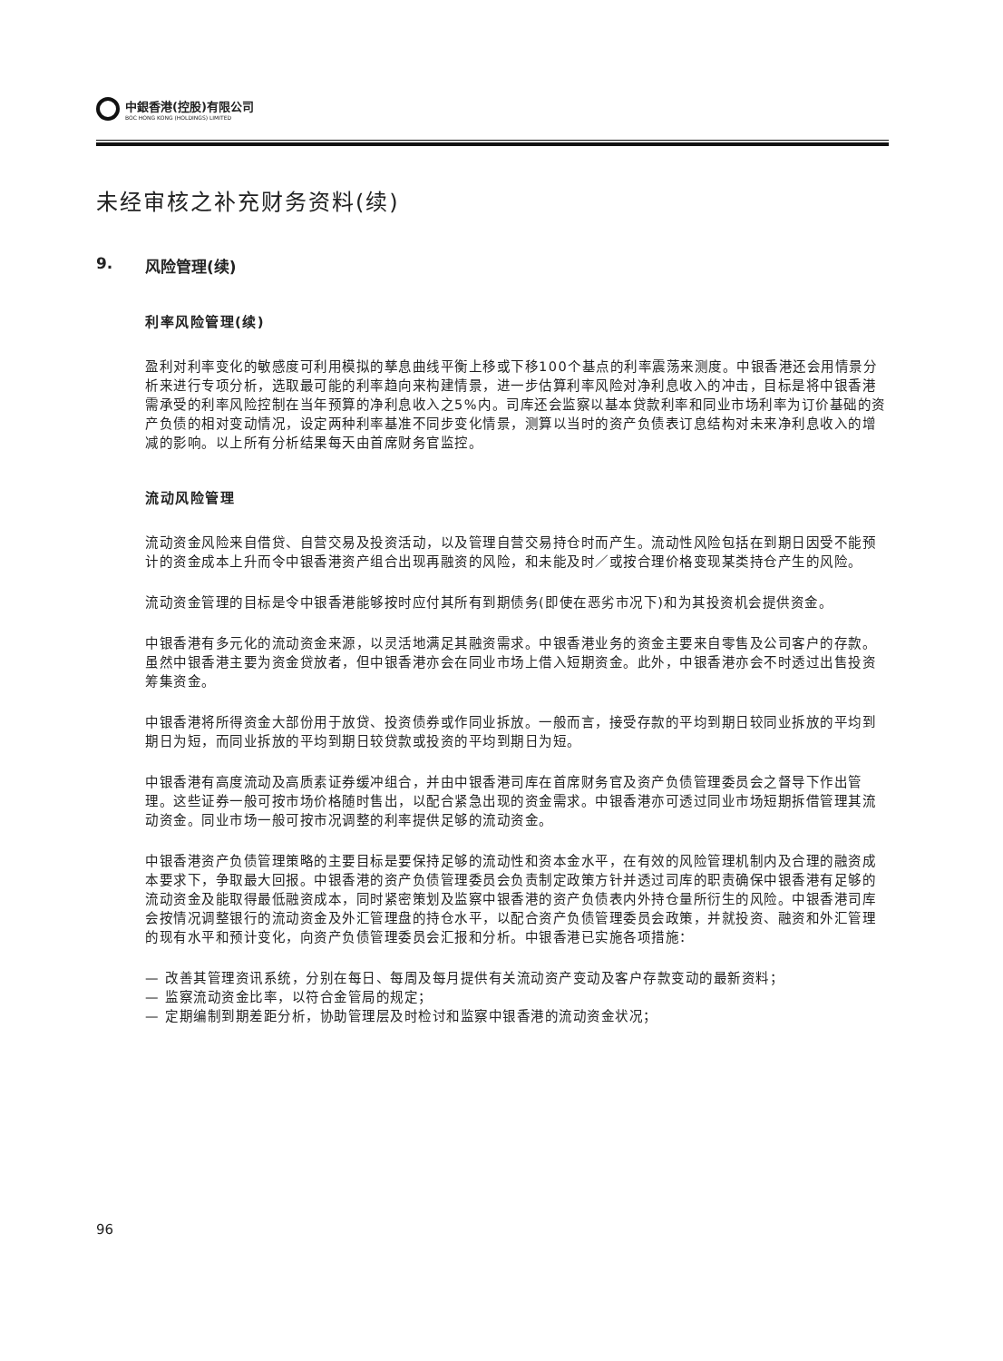中銀香港(控股)有限公司
BOC HONG KONG (HOLDINGS) LIMITED
未经审核之补充财务资料(续)
9. 风险管理(续)
利率风险管理(续)
盈利对利率变化的敏感度可利用模拟的孳息曲线平衡上移或下移100个基点的利率震荡来测度。中银香港还会用情景分析来进行专项分析，选取最可能的利率趋向来构建情景，进一步估算利率风险对净利息收入的冲击，目标是将中银香港需承受的利率风险控制在当年预算的净利息收入之5%内。司库还会监察以基本贷款利率和同业市场利率为订价基础的资产负债的相对变动情况，设定两种利率基准不同步变化情景，测算以当时的资产负债表订息结构对未来净利息收入的增减的影响。以上所有分析结果每天由首席财务官监控。
流动风险管理
流动资金风险来自借贷、自营交易及投资活动，以及管理自营交易持仓时而产生。流动性风险包括在到期日因受不能预计的资金成本上升而令中银香港资产组合出现再融资的风险，和未能及时／或按合理价格变现某类持仓产生的风险。
流动资金管理的目标是令中银香港能够按时应付其所有到期债务(即使在恶劣市况下)和为其投资机会提供资金。
中银香港有多元化的流动资金来源，以灵活地满足其融资需求。中银香港业务的资金主要来自零售及公司客户的存款。虽然中银香港主要为资金贷放者，但中银香港亦会在同业市场上借入短期资金。此外，中银香港亦会不时透过出售投资筹集资金。
中银香港将所得资金大部份用于放贷、投资债券或作同业拆放。一般而言，接受存款的平均到期日较同业拆放的平均到期日为短，而同业拆放的平均到期日较贷款或投资的平均到期日为短。
中银香港有高度流动及高质素证券缓冲组合，并由中银香港司库在首席财务官及资产负债管理委员会之督导下作出管理。这些证券一般可按市场价格随时售出，以配合紧急出现的资金需求。中银香港亦可透过同业市场短期拆借管理其流动资金。同业市场一般可按市况调整的利率提供足够的流动资金。
中银香港资产负债管理策略的主要目标是要保持足够的流动性和资本金水平，在有效的风险管理机制内及合理的融资成本要求下，争取最大回报。中银香港的资产负债管理委员会负责制定政策方针并透过司库的职责确保中银香港有足够的流动资金及能取得最低融资成本，同时紧密策划及监察中银香港的资产负债表内外持仓量所衍生的风险。中银香港司库会按情况调整银行的流动资金及外汇管理盘的持仓水平，以配合资产负债管理委员会政策，并就投资、融资和外汇管理的现有水平和预计变化，向资产负债管理委员会汇报和分析。中银香港已实施各项措施：
— 改善其管理资讯系统，分别在每日、每周及每月提供有关流动资产变动及客户存款变动的最新资料；
— 监察流动资金比率，以符合金管局的规定；
— 定期编制到期差距分析，协助管理层及时检讨和监察中银香港的流动资金状况；
96